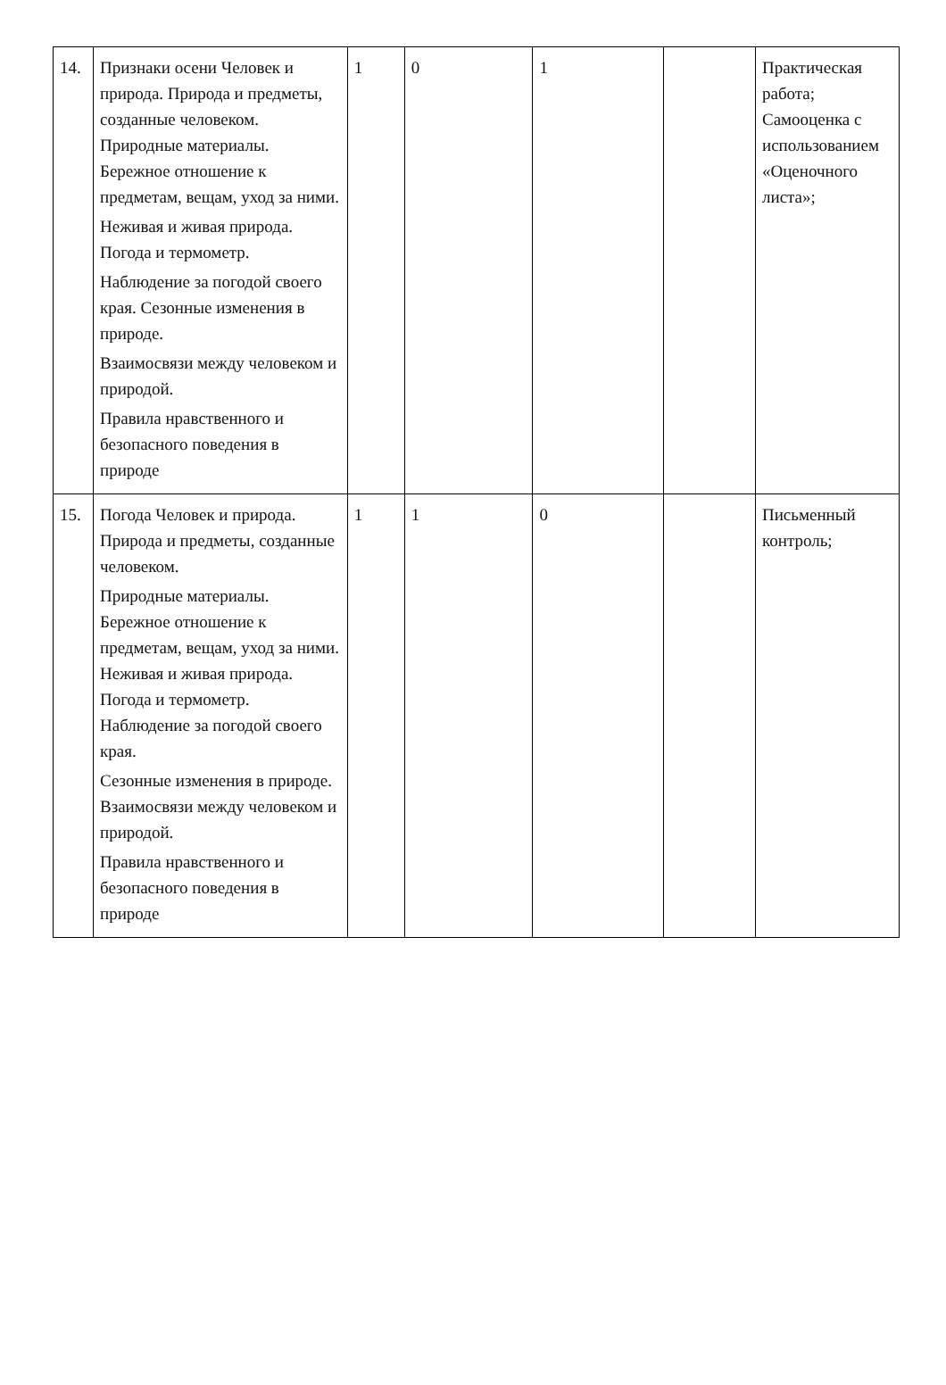| 14. | Признаки осени Человек и природа. Природа и предметы, созданные человеком. Природные материалы. Бережное отношение к предметам, вещам, уход за ними. Неживая и живая природа. Погода и термометр. Наблюдение за погодой своего края. Сезонные изменения в природе. Взаимосвязи между человеком и природой. Правила нравственного и безопасного поведения в природе | 1 | 0 | 1 | | Практическая работа; Самооценка с использованием «Оценочного листа»; |
| 15. | Погода Человек и природа. Природа и предметы, созданные человеком. Природные материалы. Бережное отношение к предметам, вещам, уход за ними. Неживая и живая природа. Погода и термометр. Наблюдение за погодой своего края. Сезонные изменения в природе. Взаимосвязи между человеком и природой. Правила нравственного и безопасного поведения в природе | 1 | 1 | 0 | | Письменный контроль; |